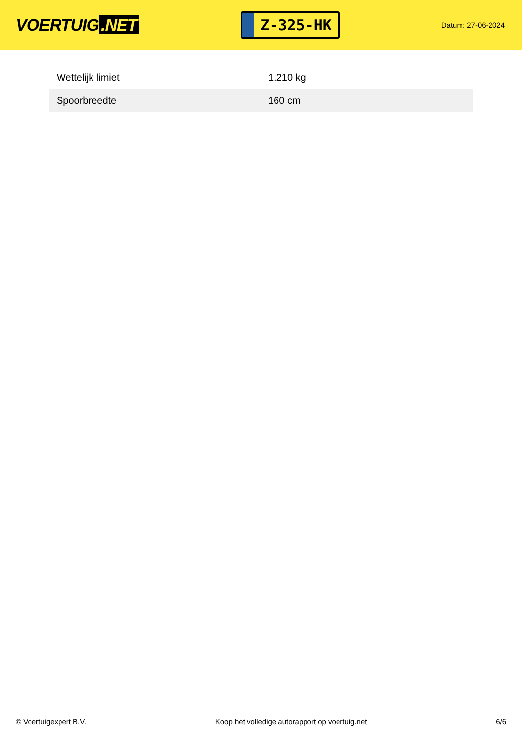VOERTUIG.NET
Z-325-HK
Datum: 27-06-2024
| Wettelijk limiet | 1.210 kg |
| Spoorbreedte | 160 cm |
© Voertuigexpert B.V. Koop het volledige autorapport op voertuig.net 6/6